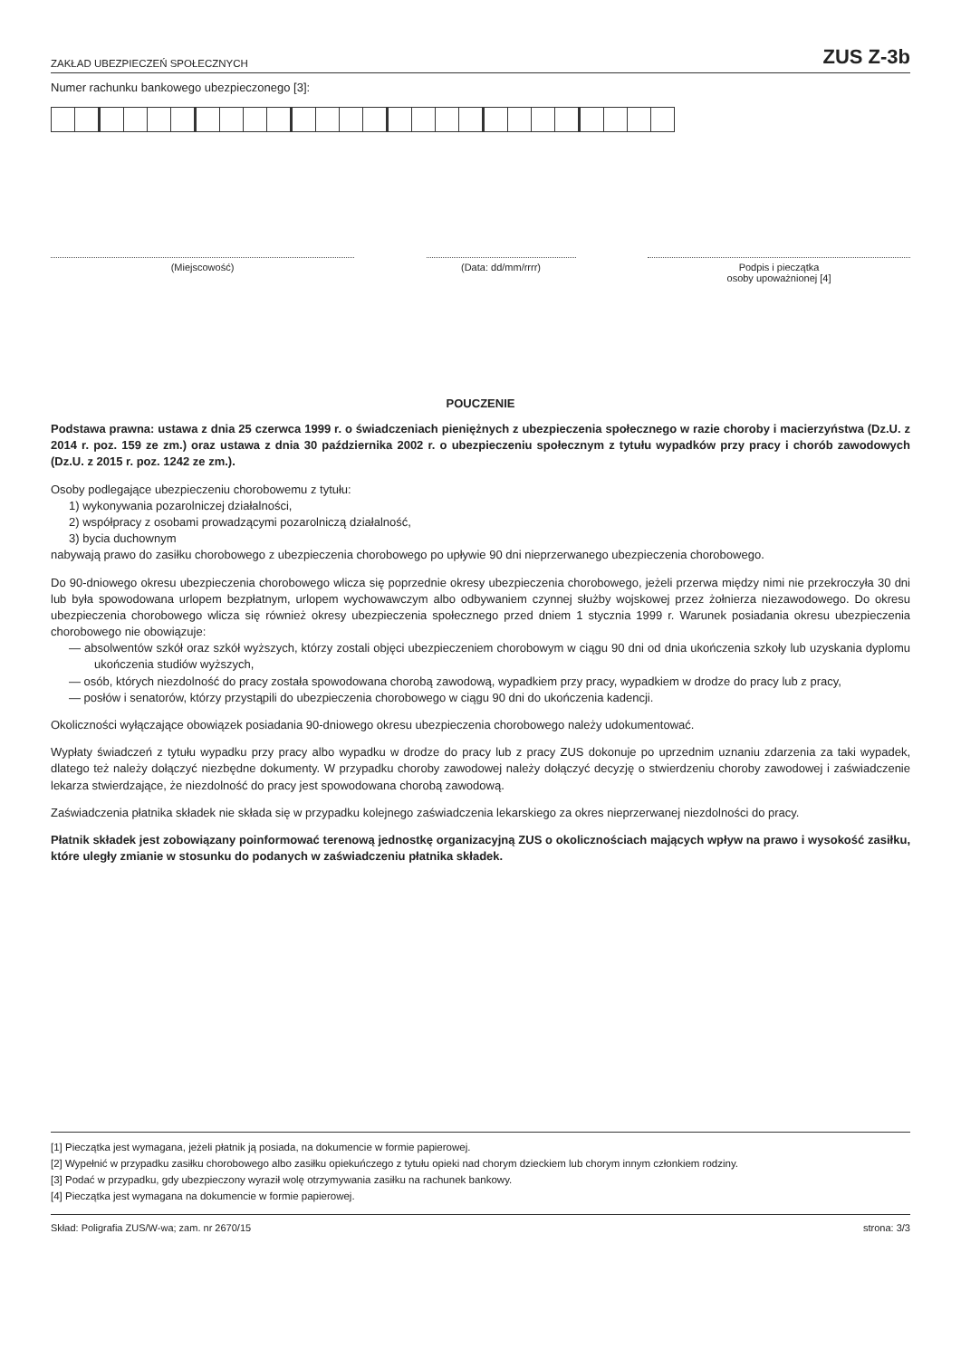ZAKŁAD UBEZPIECZEŃ SPOŁECZNYCH ZUS Z-3b
Numer rachunku bankowego ubezpieczonego [3]:
(Miejscowość) (Data: dd/mm/rrrr) Podpis i pieczątka
osoby upoważnionej [4]
POUCZENIE
Podstawa prawna: ustawa z dnia 25 czerwca 1999 r. o świadczeniach pieniężnych z ubezpieczenia społecznego w razie choroby i macierzyństwa (Dz.U. z 2014 r. poz. 159 ze zm.) oraz ustawa z dnia 30 października 2002 r. o ubezpieczeniu społecznym z tytułu wypadków przy pracy i chorób zawodowych (Dz.U. z 2015 r. poz. 1242 ze zm.).
Osoby podlegające ubezpieczeniu chorobowemu z tytułu:
1) wykonywania pozarolniczej działalności,
2) współpracy z osobami prowadzącymi pozarolniczą działalność,
3) bycia duchownym
nabywają prawo do zasiłku chorobowego z ubezpieczenia chorobowego po upływie 90 dni nieprzerwanego ubezpieczenia chorobowego.
Do 90-dniowego okresu ubezpieczenia chorobowego wlicza się poprzednie okresy ubezpieczenia chorobowego, jeżeli przerwa między nimi nie przekroczyła 30 dni lub była spowodowana urlopem bezpłatnym, urlopem wychowawczym albo odbywaniem czynnej służby wojskowej przez żołnierza niezawodowego. Do okresu ubezpieczenia chorobowego wlicza się również okresy ubezpieczenia społecznego przed dniem 1 stycznia 1999 r. Warunek posiadania okresu ubezpieczenia chorobowego nie obowiązuje:
— absolwentów szkół oraz szkół wyższych, którzy zostali objęci ubezpieczeniem chorobowym w ciągu 90 dni od dnia ukończenia szkoły lub uzyskania dyplomu ukończenia studiów wyższych,
— osób, których niezdolność do pracy została spowodowana chorobą zawodową, wypadkiem przy pracy, wypadkiem w drodze do pracy lub z pracy,
— posłów i senatorów, którzy przystąpili do ubezpieczenia chorobowego w ciągu 90 dni do ukończenia kadencji.
Okoliczności wyłączające obowiązek posiadania 90-dniowego okresu ubezpieczenia chorobowego należy udokumentować.
Wypłaty świadczeń z tytułu wypadku przy pracy albo wypadku w drodze do pracy lub z pracy ZUS dokonuje po uprzednim uznaniu zdarzenia za taki wypadek, dlatego też należy dołączyć niezbędne dokumenty. W przypadku choroby zawodowej należy dołączyć decyzję o stwierdzeniu choroby zawodowej i zaświadczenie lekarza stwierdzające, że niezdolność do pracy jest spowodowana chorobą zawodową.
Zaświadczenia płatnika składek nie składa się w przypadku kolejnego zaświadczenia lekarskiego za okres nieprzerwanej niezdolności do pracy.
Płatnik składek jest zobowiązany poinformować terenową jednostkę organizacyjną ZUS o okolicznościach mających wpływ na prawo i wysokość zasiłku, które uległy zmianie w stosunku do podanych w zaświadczeniu płatnika składek.
[1] Pieczątka jest wymagana, jeżeli płatnik ją posiada, na dokumencie w formie papierowej.
[2] Wypełnić w przypadku zasiłku chorobowego albo zasiłku opiekuńczego z tytułu opieki nad chorym dzieckiem lub chorym innym członkiem rodziny.
[3] Podać w przypadku, gdy ubezpieczony wyraził wolę otrzymywania zasiłku na rachunek bankowy.
[4] Pieczątka jest wymagana na dokumencie w formie papierowej.
Skład: Poligrafia ZUS/W-wa; zam. nr 2670/15 strona: 3/3